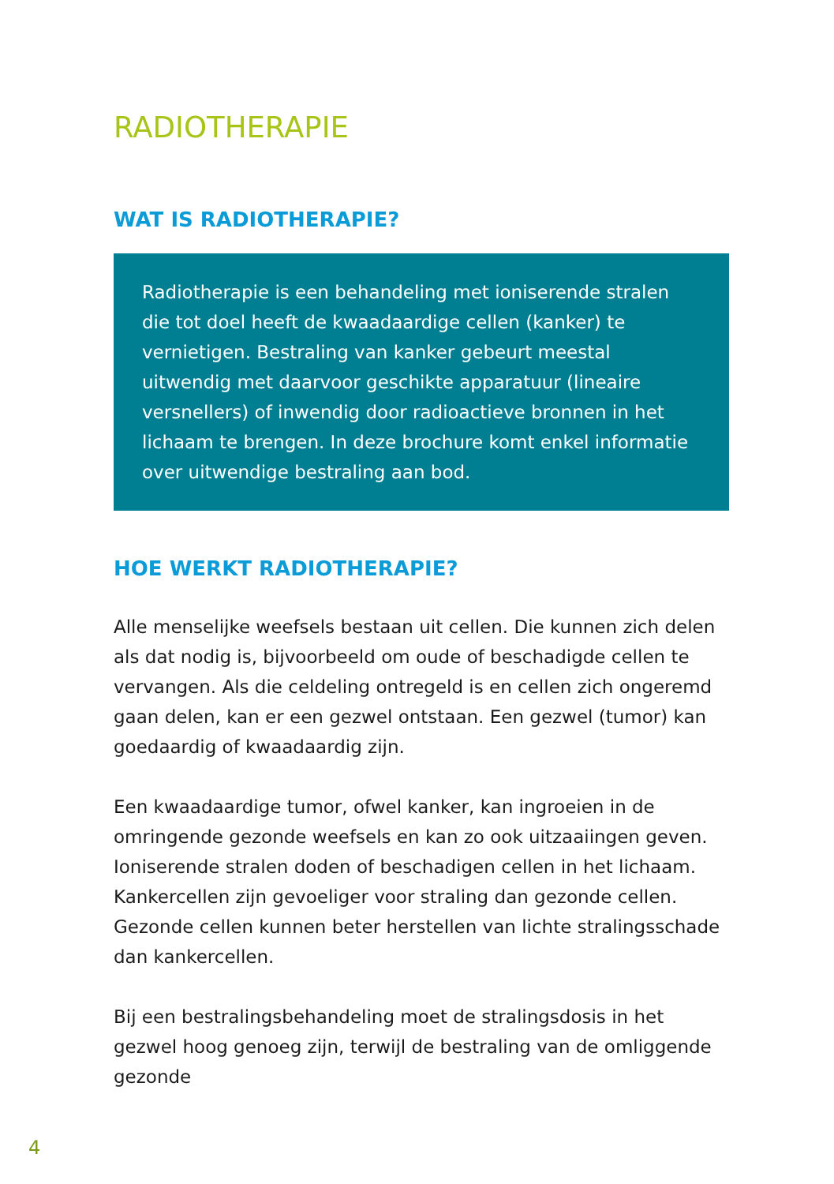RADIOTHERAPIE
WAT IS RADIOTHERAPIE?
Radiotherapie is een behandeling met ioniserende stralen die tot doel heeft de kwaadaardige cellen (kanker) te vernietigen. Bestraling van kanker gebeurt meestal uitwendig met daarvoor geschikte apparatuur (lineaire versnellers) of inwendig door radioactieve bronnen in het lichaam te brengen. In deze brochure komt enkel informatie over uitwendige bestraling aan bod.
HOE WERKT RADIOTHERAPIE?
Alle menselijke weefsels bestaan uit cellen. Die kunnen zich delen als dat nodig is, bijvoorbeeld om oude of beschadigde cellen te vervangen. Als die celdeling ontregeld is en cellen zich ongeremd gaan delen, kan er een gezwel ontstaan. Een gezwel (tumor) kan goedaardig of kwaadaardig zijn.
Een kwaadaardige tumor, ofwel kanker, kan ingroeien in de omringende gezonde weefsels en kan zo ook uitzaaiingen geven. Ioniserende stralen doden of beschadigen cellen in het lichaam. Kankercellen zijn gevoeliger voor straling dan gezonde cellen. Gezonde cellen kunnen beter herstellen van lichte stralingsschade dan kankercellen.
Bij een bestralingsbehandeling moet de stralingsdosis in het gezwel hoog genoeg zijn, terwijl de bestraling van de omliggende gezonde
4